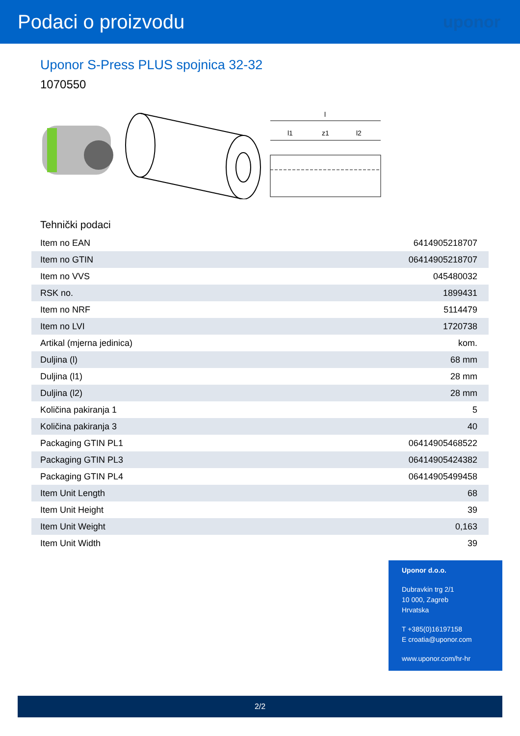Podaci o proizvodu
uponor
Uponor S-Press PLUS spojnica 32-32
1070550
l
l1
z1
l2
Tehnički podaci
| Item no EAN | 6414905218707 |
| Item no GTIN | 06414905218707 |
| Item no VVS | 045480032 |
| RSK no. | 1899431 |
| Item no NRF | 5114479 |
| Item no LVI | 1720738 |
| Artikal (mjerna jedinica) | kom. |
| Duljina (l) | 68 mm |
| Duljina (l1) | 28 mm |
| Duljina (l2) | 28 mm |
| Količina pakiranja 1 | 5 |
| Količina pakiranja 3 | 40 |
| Packaging GTIN PL1 | 06414905468522 |
| Packaging GTIN PL3 | 06414905424382 |
| Packaging GTIN PL4 | 06414905499458 |
| Item Unit Length | 68 |
| Item Unit Height | 39 |
| Item Unit Weight | 0,163 |
| Item Unit Width | 39 |
Uponor d.o.o.
Dubravkin trg 2/1
10 000, Zagreb
Hrvatska
T +385(0)16197158
E croatia@uponor.com
www.uponor.com/hr-hr
2/2